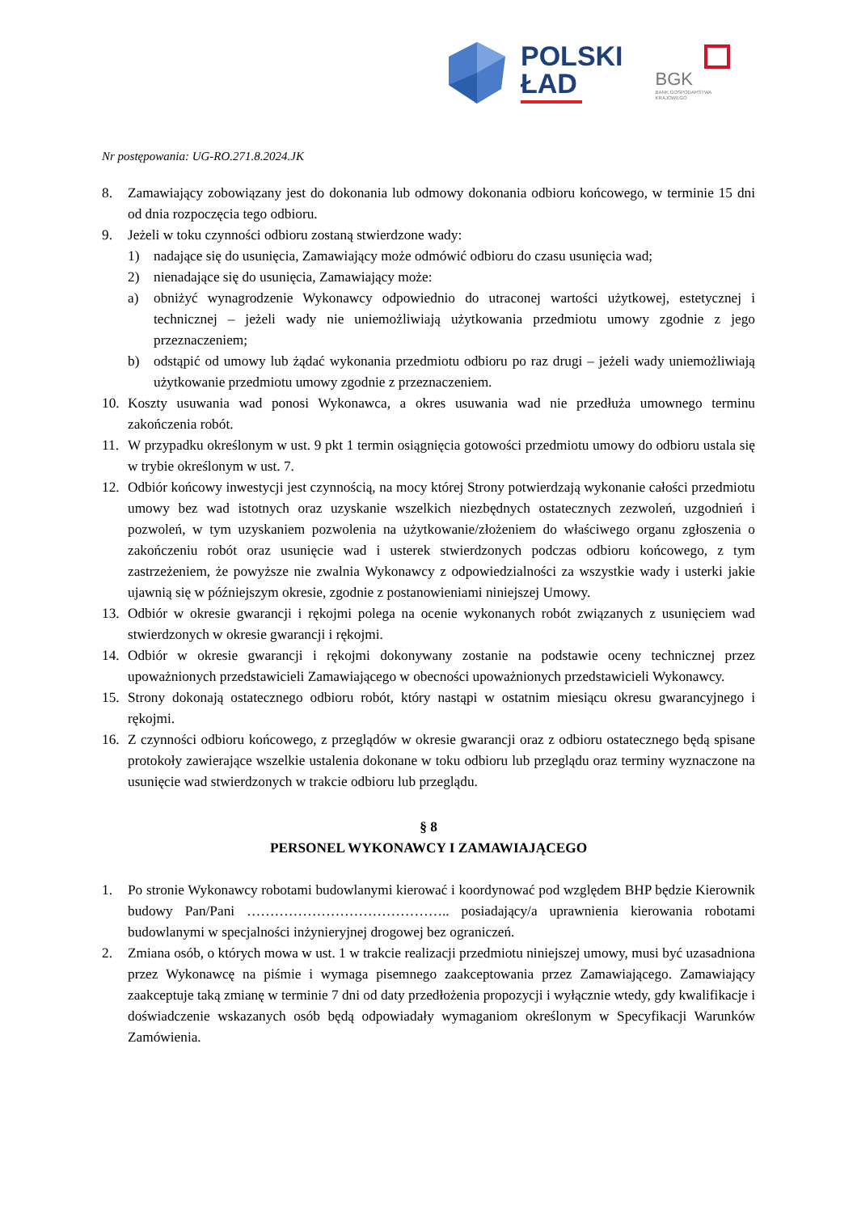POLSKI
ŁAD
BGK
BANK GOSPODARSTWA
KRAJOWEGO
Nr postępowania: UG-RO.271.8.2024.JK
8. Zamawiający zobowiązany jest do dokonania lub odmowy dokonania odbioru końcowego, w terminie 15 dni od dnia rozpoczęcia tego odbioru.
9. Jeżeli w toku czynności odbioru zostaną stwierdzone wady:
1) nadające się do usunięcia, Zamawiający może odmówić odbioru do czasu usunięcia wad;
2) nienadające się do usunięcia, Zamawiający może:
a) obniżyć wynagrodzenie Wykonawcy odpowiednio do utraconej wartości użytkowej, estetycznej i technicznej – jeżeli wady nie uniemożliwiają użytkowania przedmiotu umowy zgodnie z jego przeznaczeniem;
b) odstąpić od umowy lub żądać wykonania przedmiotu odbioru po raz drugi – jeżeli wady uniemożliwiają użytkowanie przedmiotu umowy zgodnie z przeznaczeniem.
10. Koszty usuwania wad ponosi Wykonawca, a okres usuwania wad nie przedłuża umownego terminu zakończenia robót.
11. W przypadku określonym w ust. 9 pkt 1 termin osiągnięcia gotowości przedmiotu umowy do odbioru ustala się w trybie określonym w ust. 7.
12. Odbiór końcowy inwestycji jest czynnością, na mocy której Strony potwierdzają wykonanie całości przedmiotu umowy bez wad istotnych oraz uzyskanie wszelkich niezbędnych ostatecznych zezwoleń, uzgodnień i pozwoleń, w tym uzyskaniem pozwolenia na użytkowanie/złożeniem do właściwego organu zgłoszenia o zakończeniu robót oraz usunięcie wad i usterek stwierdzonych podczas odbioru końcowego, z tym zastrzeżeniem, że powyższe nie zwalnia Wykonawcy z odpowiedzialności za wszystkie wady i usterki jakie ujawnią się w późniejszym okresie, zgodnie z postanowieniami niniejszej Umowy.
13. Odbiór w okresie gwarancji i rękojmi polega na ocenie wykonanych robót związanych z usunięciem wad stwierdzonych w okresie gwarancji i rękojmi.
14. Odbiór w okresie gwarancji i rękojmi dokonywany zostanie na podstawie oceny technicznej przez upoważnionych przedstawicieli Zamawiającego w obecności upoważnionych przedstawicieli Wykonawcy.
15. Strony dokonają ostatecznego odbioru robót, który nastąpi w ostatnim miesiącu okresu gwarancyjnego i rękojmi.
16. Z czynności odbioru końcowego, z przeglądów w okresie gwarancji oraz z odbioru ostatecznego będą spisane protokoły zawierające wszelkie ustalenia dokonane w toku odbioru lub przeglądu oraz terminy wyznaczone na usunięcie wad stwierdzonych w trakcie odbioru lub przeglądu.
§ 8
PERSONEL WYKONAWCY I ZAMAWIAJĄCEGO
1. Po stronie Wykonawcy robotami budowlanymi kierować i koordynować pod względem BHP będzie Kierownik budowy Pan/Pani …………………………………….. posiadający/a uprawnienia kierowania robotami budowlanymi w specjalności inżynieryjnej drogowej bez ograniczeń.
2. Zmiana osób, o których mowa w ust. 1 w trakcie realizacji przedmiotu niniejszej umowy, musi być uzasadniona przez Wykonawcę na piśmie i wymaga pisemnego zaakceptowania przez Zamawiającego. Zamawiający zaakceptuje taką zmianę w terminie 7 dni od daty przedłożenia propozycji i wyłącznie wtedy, gdy kwalifikacje i doświadczenie wskazanych osób będą odpowiadały wymaganiom określonym w Specyfikacji Warunków Zamówienia.